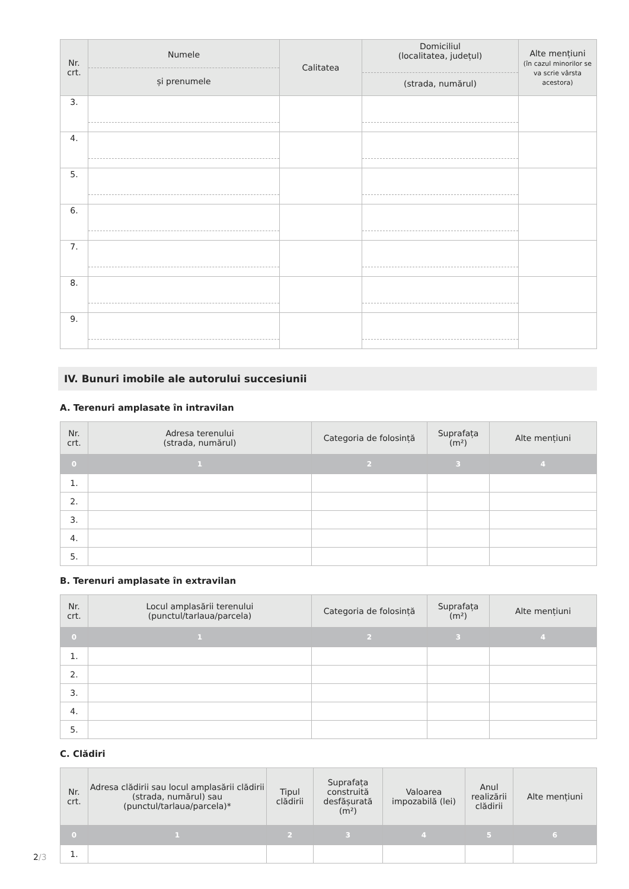| Nr. crt. | Numele și prenumele | Calitatea | Domiciliul (localitatea, județul) (strada, numărul) | Alte mențiuni (în cazul minorilor se va scrie vârsta acestora) |
| --- | --- | --- | --- | --- |
| 3. | | | | |
| 4. | | | | |
| 5. | | | | |
| 6. | | | | |
| 7. | | | | |
| 8. | | | | |
| 9. | | | | |
IV. Bunuri imobile ale autorului succesiunii
A. Terenuri amplasate în intravilan
| Nr. crt. | Adresa terenului (strada, numărul) | Categoria de folosință | Suprafața (m²) | Alte mențiuni |
| --- | --- | --- | --- | --- |
| 0 | 1 | 2 | 3 | 4 |
| 1. | | | | |
| 2. | | | | |
| 3. | | | | |
| 4. | | | | |
| 5. | | | | |
B. Terenuri amplasate în extravilan
| Nr. crt. | Locul amplasării terenului (punctul/tarlaua/parcela) | Categoria de folosință | Suprafața (m²) | Alte mențiuni |
| --- | --- | --- | --- | --- |
| 0 | 1 | 2 | 3 | 4 |
| 1. | | | | |
| 2. | | | | |
| 3. | | | | |
| 4. | | | | |
| 5. | | | | |
C. Clădiri
| Nr. crt. | Adresa clădirii sau locul amplasării clădirii (strada, numărul) sau (punctul/tarlaua/parcela)* | Tipul clădirii | Suprafața construită desfășurată (m²) | Valoarea impozabilă (lei) | Anul realizării clădirii | Alte mențiuni |
| --- | --- | --- | --- | --- | --- | --- |
| 0 | 1 | 2 | 3 | 4 | 5 | 6 |
| 1. | | | | | | |
2/3